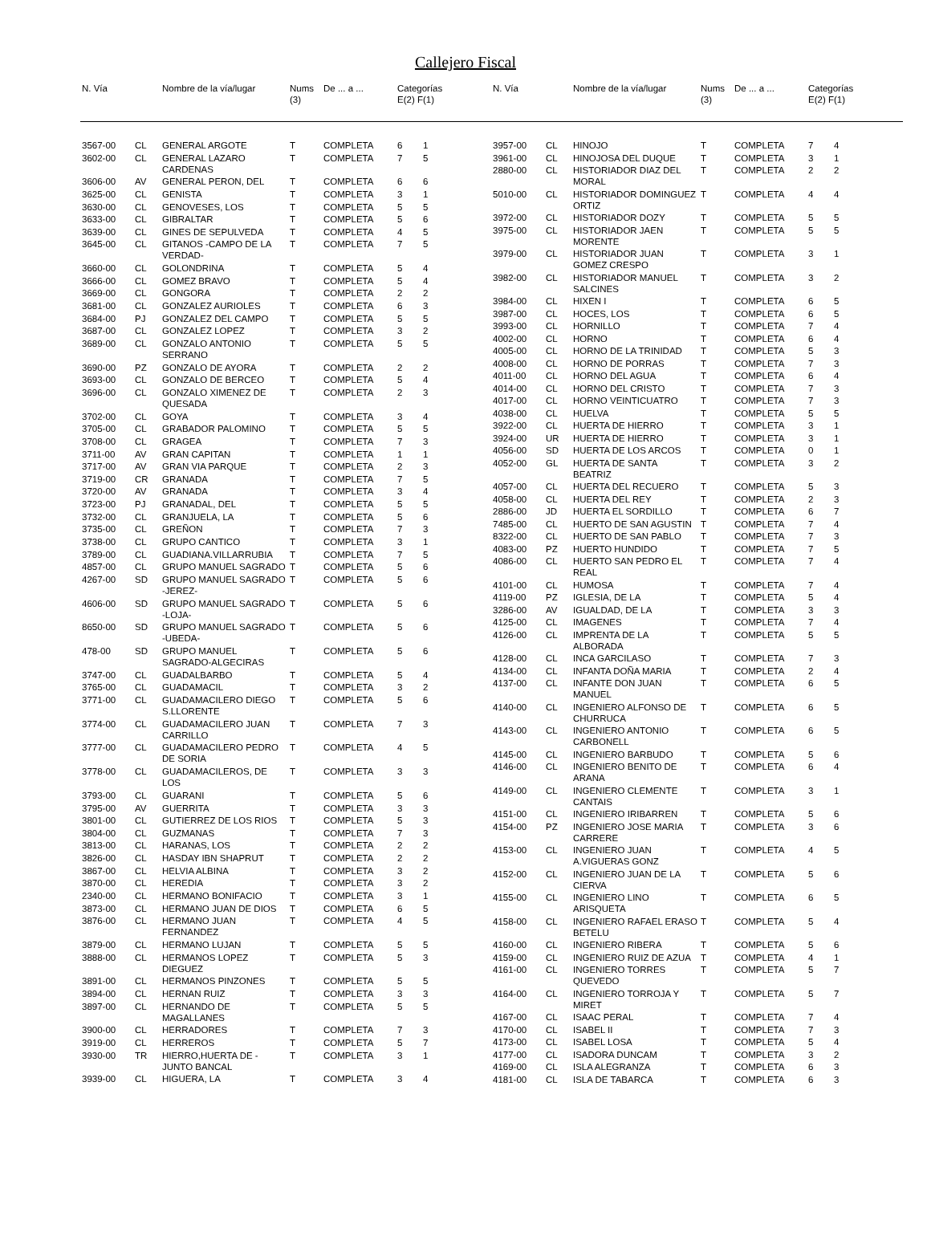Callejero Fiscal
| N. Vía | | Nombre de la vía/lugar | Nums (3) | De ... a ... | Categorías E(2) F(1) |
| --- | --- | --- | --- | --- | --- |
| N. Vía | | Nombre de la vía/lugar | Nums (3) | De ... a ... | Categorías E(2) F(1) |
| --- | --- | --- | --- | --- | --- |
| 3567-00 | CL | GENERAL ARGOTE | T | COMPLETA | 6 | 1 |
| 3602-00 | CL | GENERAL LAZARO CARDENAS | T | COMPLETA | 7 | 5 |
| 3606-00 | AV | GENERAL PERON, DEL | T | COMPLETA | 6 | 6 |
| 3625-00 | CL | GENISTA | T | COMPLETA | 3 | 1 |
| 3630-00 | CL | GENOVESES, LOS | T | COMPLETA | 5 | 5 |
| 3633-00 | CL | GIBRALTAR | T | COMPLETA | 5 | 6 |
| 3639-00 | CL | GINES DE SEPULVEDA | T | COMPLETA | 4 | 5 |
| 3645-00 | CL | GITANOS -CAMPO DE LA VERDAD- | T | COMPLETA | 7 | 5 |
| 3660-00 | CL | GOLONDRINA | T | COMPLETA | 5 | 4 |
| 3666-00 | CL | GOMEZ BRAVO | T | COMPLETA | 5 | 4 |
| 3669-00 | CL | GONGORA | T | COMPLETA | 2 | 2 |
| 3681-00 | CL | GONZALEZ AURIOLES | T | COMPLETA | 6 | 3 |
| 3684-00 | PJ | GONZALEZ DEL CAMPO | T | COMPLETA | 5 | 5 |
| 3687-00 | CL | GONZALEZ LOPEZ | T | COMPLETA | 3 | 2 |
| 3689-00 | CL | GONZALO ANTONIO SERRANO | T | COMPLETA | 5 | 5 |
| 3690-00 | PZ | GONZALO DE AYORA | T | COMPLETA | 2 | 2 |
| 3693-00 | CL | GONZALO DE BERCEO | T | COMPLETA | 5 | 4 |
| 3696-00 | CL | GONZALO XIMENEZ DE QUESADA | T | COMPLETA | 2 | 3 |
| 3702-00 | CL | GOYA | T | COMPLETA | 3 | 4 |
| 3705-00 | CL | GRABADOR PALOMINO | T | COMPLETA | 5 | 5 |
| 3708-00 | CL | GRAGEA | T | COMPLETA | 7 | 3 |
| 3711-00 | AV | GRAN CAPITAN | T | COMPLETA | 1 | 1 |
| 3717-00 | AV | GRAN VIA PARQUE | T | COMPLETA | 2 | 3 |
| 3719-00 | CR | GRANADA | T | COMPLETA | 7 | 5 |
| 3720-00 | AV | GRANADA | T | COMPLETA | 3 | 4 |
| 3723-00 | PJ | GRANADAL, DEL | T | COMPLETA | 5 | 5 |
| 3732-00 | CL | GRANJUELA, LA | T | COMPLETA | 5 | 6 |
| 3735-00 | CL | GREÑON | T | COMPLETA | 7 | 3 |
| 3738-00 | CL | GRUPO CANTICO | T | COMPLETA | 3 | 1 |
| 3789-00 | CL | GUADIANA.VILLARRUBIA | T | COMPLETA | 7 | 5 |
| 4857-00 | CL | GRUPO MANUEL SAGRADO | T | COMPLETA | 5 | 6 |
| 4267-00 | SD | GRUPO MANUEL SAGRADO -JEREZ- | T | COMPLETA | 5 | 6 |
| 4606-00 | SD | GRUPO MANUEL SAGRADO -LOJA- | T | COMPLETA | 5 | 6 |
| 8650-00 | SD | GRUPO MANUEL SAGRADO -UBEDA- | T | COMPLETA | 5 | 6 |
| 478-00 | SD | GRUPO MANUEL SAGRADO-ALGECIRAS | T | COMPLETA | 5 | 6 |
| 3747-00 | CL | GUADALBARBO | T | COMPLETA | 5 | 4 |
| 3765-00 | CL | GUADAMACIL | T | COMPLETA | 3 | 2 |
| 3771-00 | CL | GUADAMACILERO DIEGO S.LLORENTE | T | COMPLETA | 5 | 6 |
| 3774-00 | CL | GUADAMACILERO JUAN CARRILLO | T | COMPLETA | 7 | 3 |
| 3777-00 | CL | GUADAMACILERO PEDRO DE SORIA | T | COMPLETA | 4 | 5 |
| 3778-00 | CL | GUADAMACILEROS, DE LOS | T | COMPLETA | 3 | 3 |
| 3793-00 | CL | GUARANI | T | COMPLETA | 5 | 6 |
| 3795-00 | AV | GUERRITA | T | COMPLETA | 3 | 3 |
| 3801-00 | CL | GUTIERREZ DE LOS RIOS | T | COMPLETA | 5 | 3 |
| 3804-00 | CL | GUZMANAS | T | COMPLETA | 7 | 3 |
| 3813-00 | CL | HARANAS, LOS | T | COMPLETA | 2 | 2 |
| 3826-00 | CL | HASDAY IBN SHAPRUT | T | COMPLETA | 2 | 2 |
| 3867-00 | CL | HELVIA ALBINA | T | COMPLETA | 3 | 2 |
| 3870-00 | CL | HEREDIA | T | COMPLETA | 3 | 2 |
| 2340-00 | CL | HERMANO BONIFACIO | T | COMPLETA | 3 | 1 |
| 3873-00 | CL | HERMANO JUAN DE DIOS | T | COMPLETA | 6 | 5 |
| 3876-00 | CL | HERMANO JUAN FERNANDEZ | T | COMPLETA | 4 | 5 |
| 3879-00 | CL | HERMANO LUJAN | T | COMPLETA | 5 | 5 |
| 3888-00 | CL | HERMANOS LOPEZ DIEGUEZ | T | COMPLETA | 5 | 3 |
| 3891-00 | CL | HERMANOS PINZONES | T | COMPLETA | 5 | 5 |
| 3894-00 | CL | HERNAN RUIZ | T | COMPLETA | 3 | 3 |
| 3897-00 | CL | HERNANDO DE MAGALLANES | T | COMPLETA | 5 | 5 |
| 3900-00 | CL | HERRADORES | T | COMPLETA | 7 | 3 |
| 3919-00 | CL | HERREROS | T | COMPLETA | 5 | 7 |
| 3930-00 | TR | HIERRO,HUERTA DE -JUNTO BANCAL | T | COMPLETA | 3 | 1 |
| 3939-00 | CL | HIGUERA, LA | T | COMPLETA | 3 | 4 |
| 3957-00 | CL | HINOJO | T | COMPLETA | 7 | 4 |
| 3961-00 | CL | HINOJOSA DEL DUQUE | T | COMPLETA | 3 | 1 |
| 2880-00 | CL | HISTORIADOR DIAZ DEL MORAL | T | COMPLETA | 2 | 2 |
| 5010-00 | CL | HISTORIADOR DOMINGUEZ ORTIZ | T | COMPLETA | 4 | 4 |
| 3972-00 | CL | HISTORIADOR DOZY | T | COMPLETA | 5 | 5 |
| 3975-00 | CL | HISTORIADOR JAEN MORENTE | T | COMPLETA | 5 | 5 |
| 3979-00 | CL | HISTORIADOR JUAN GOMEZ CRESPO | T | COMPLETA | 3 | 1 |
| 3982-00 | CL | HISTORIADOR MANUEL SALCINES | T | COMPLETA | 3 | 2 |
| 3984-00 | CL | HIXEN I | T | COMPLETA | 6 | 5 |
| 3987-00 | CL | HOCES, LOS | T | COMPLETA | 6 | 5 |
| 3993-00 | CL | HORNILLO | T | COMPLETA | 7 | 4 |
| 4002-00 | CL | HORNO | T | COMPLETA | 6 | 4 |
| 4005-00 | CL | HORNO DE LA TRINIDAD | T | COMPLETA | 5 | 3 |
| 4008-00 | CL | HORNO DE PORRAS | T | COMPLETA | 7 | 3 |
| 4011-00 | CL | HORNO DEL AGUA | T | COMPLETA | 6 | 4 |
| 4014-00 | CL | HORNO DEL CRISTO | T | COMPLETA | 7 | 3 |
| 4017-00 | CL | HORNO VEINTICUATRO | T | COMPLETA | 7 | 3 |
| 4038-00 | CL | HUELVA | T | COMPLETA | 5 | 5 |
| 3922-00 | CL | HUERTA DE HIERRO | T | COMPLETA | 3 | 1 |
| 3924-00 | UR | HUERTA DE HIERRO | T | COMPLETA | 3 | 1 |
| 4056-00 | SD | HUERTA DE LOS ARCOS | T | COMPLETA | 0 | 1 |
| 4052-00 | GL | HUERTA DE SANTA BEATRIZ | T | COMPLETA | 3 | 2 |
| 4057-00 | CL | HUERTA DEL RECUERO | T | COMPLETA | 5 | 3 |
| 4058-00 | CL | HUERTA DEL REY | T | COMPLETA | 2 | 3 |
| 2886-00 | JD | HUERTA EL SORDILLO | T | COMPLETA | 6 | 7 |
| 7485-00 | CL | HUERTO DE SAN AGUSTIN | T | COMPLETA | 7 | 4 |
| 8322-00 | CL | HUERTO DE SAN PABLO | T | COMPLETA | 7 | 3 |
| 4083-00 | PZ | HUERTO HUNDIDO | T | COMPLETA | 7 | 5 |
| 4086-00 | CL | HUERTO SAN PEDRO EL REAL | T | COMPLETA | 7 | 4 |
| 4101-00 | CL | HUMOSA | T | COMPLETA | 7 | 4 |
| 4119-00 | PZ | IGLESIA, DE LA | T | COMPLETA | 5 | 4 |
| 3286-00 | AV | IGUALDAD, DE LA | T | COMPLETA | 3 | 3 |
| 4125-00 | CL | IMAGENES | T | COMPLETA | 7 | 4 |
| 4126-00 | CL | IMPRENTA DE LA ALBORADA | T | COMPLETA | 5 | 5 |
| 4128-00 | CL | INCA GARCILASO | T | COMPLETA | 7 | 3 |
| 4134-00 | CL | INFANTA DOÑA MARIA | T | COMPLETA | 2 | 4 |
| 4137-00 | CL | INFANTE DON JUAN MANUEL | T | COMPLETA | 6 | 5 |
| 4140-00 | CL | INGENIERO ALFONSO DE CHURRUCA | T | COMPLETA | 6 | 5 |
| 4143-00 | CL | INGENIERO ANTONIO CARBONELL | T | COMPLETA | 6 | 5 |
| 4145-00 | CL | INGENIERO BARBUDO | T | COMPLETA | 5 | 6 |
| 4146-00 | CL | INGENIERO BENITO DE ARANA | T | COMPLETA | 6 | 4 |
| 4149-00 | CL | INGENIERO CLEMENTE CANTAIS | T | COMPLETA | 3 | 1 |
| 4151-00 | CL | INGENIERO IRIBARREN | T | COMPLETA | 5 | 6 |
| 4154-00 | PZ | INGENIERO JOSE MARIA CARRERE | T | COMPLETA | 3 | 6 |
| 4153-00 | CL | INGENIERO JUAN A.VIGUERAS GONZ | T | COMPLETA | 4 | 5 |
| 4152-00 | CL | INGENIERO JUAN DE LA CIERVA | T | COMPLETA | 5 | 6 |
| 4155-00 | CL | INGENIERO LINO ARISQUETA | T | COMPLETA | 6 | 5 |
| 4158-00 | CL | INGENIERO RAFAEL ERASO BETELU | T | COMPLETA | 5 | 4 |
| 4160-00 | CL | INGENIERO RIBERA | T | COMPLETA | 5 | 6 |
| 4159-00 | CL | INGENIERO RUIZ DE AZUA | T | COMPLETA | 4 | 1 |
| 4161-00 | CL | INGENIERO TORRES QUEVEDO | T | COMPLETA | 5 | 7 |
| 4164-00 | CL | INGENIERO TORROJA Y MIRET | T | COMPLETA | 5 | 7 |
| 4167-00 | CL | ISAAC PERAL | T | COMPLETA | 7 | 4 |
| 4170-00 | CL | ISABEL II | T | COMPLETA | 7 | 3 |
| 4173-00 | CL | ISABEL LOSA | T | COMPLETA | 5 | 4 |
| 4177-00 | CL | ISADORA DUNCAM | T | COMPLETA | 3 | 2 |
| 4169-00 | CL | ISLA ALEGRANZA | T | COMPLETA | 6 | 3 |
| 4181-00 | CL | ISLA DE TABARCA | T | COMPLETA | 6 | 3 |